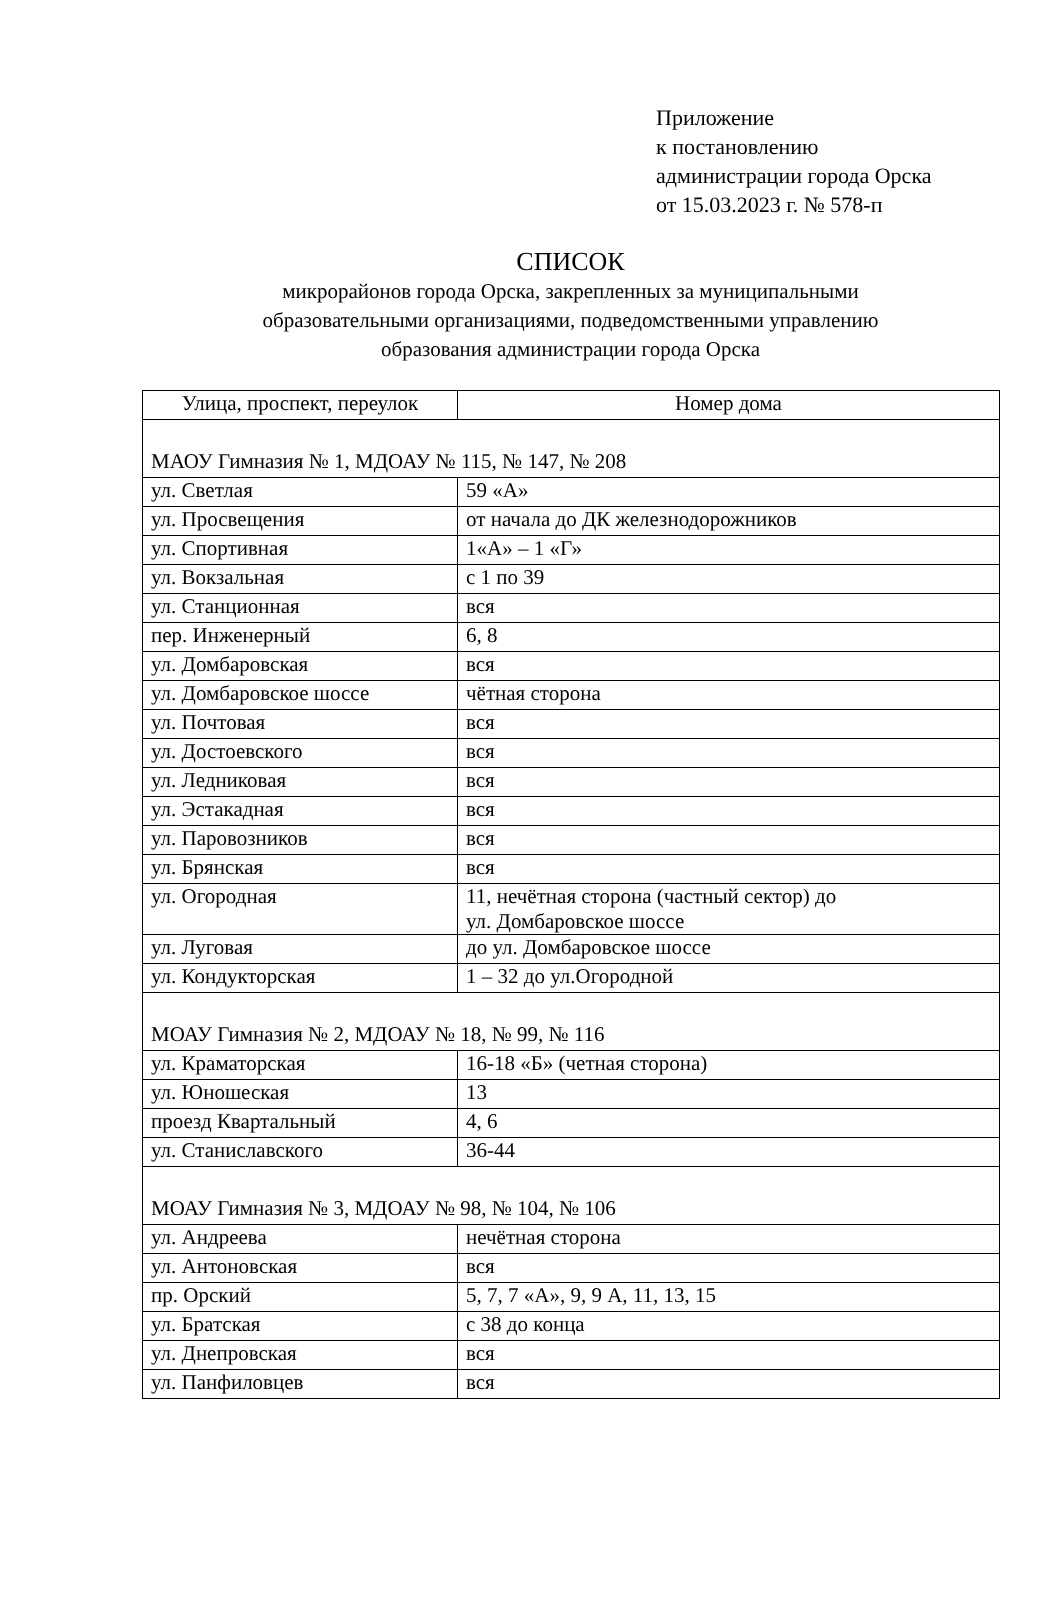Приложение
к постановлению
администрации города Орска
от 15.03.2023 г. № 578-п
СПИСОК
микрорайонов города Орска, закрепленных за муниципальными
образовательными организациями, подведомственными управлению
образования администрации города Орска
| Улица, проспект, переулок | Номер дома |
| --- | --- |
| МАОУ Гимназия № 1, МДОАУ № 115, № 147, № 208 | |
| ул. Светлая | 59 «А» |
| ул. Просвещения | от начала до ДК железнодорожников |
| ул. Спортивная | 1«А» – 1 «Г» |
| ул. Вокзальная | с 1 по 39 |
| ул. Станционная | вся |
| пер. Инженерный | 6, 8 |
| ул. Домбаровская | вся |
| ул. Домбаровское шоссе | чётная сторона |
| ул. Почтовая | вся |
| ул. Достоевского | вся |
| ул. Ледниковая | вся |
| ул. Эстакадная | вся |
| ул. Паровозников | вся |
| ул. Брянская | вся |
| ул. Огородная | 11, нечётная сторона (частный сектор) до ул. Домбаровское шоссе |
| ул. Луговая | до ул. Домбаровское шоссе |
| ул. Кондукторская | 1 – 32 до ул.Огородной |
| МОАУ Гимназия № 2, МДОАУ № 18, № 99, № 116 | |
| ул. Краматорская | 16-18 «Б» (четная сторона) |
| ул. Юношеская | 13 |
| проезд Квартальный | 4, 6 |
| ул. Станиславского | 36-44 |
| МОАУ Гимназия № 3, МДОАУ № 98, № 104, № 106 | |
| ул. Андреева | нечётная сторона |
| ул. Антоновская | вся |
| пр. Орский | 5, 7, 7 «А», 9, 9 А, 11, 13, 15 |
| ул. Братская | с 38 до конца |
| ул. Днепровская | вся |
| ул. Панфиловцев | вся |